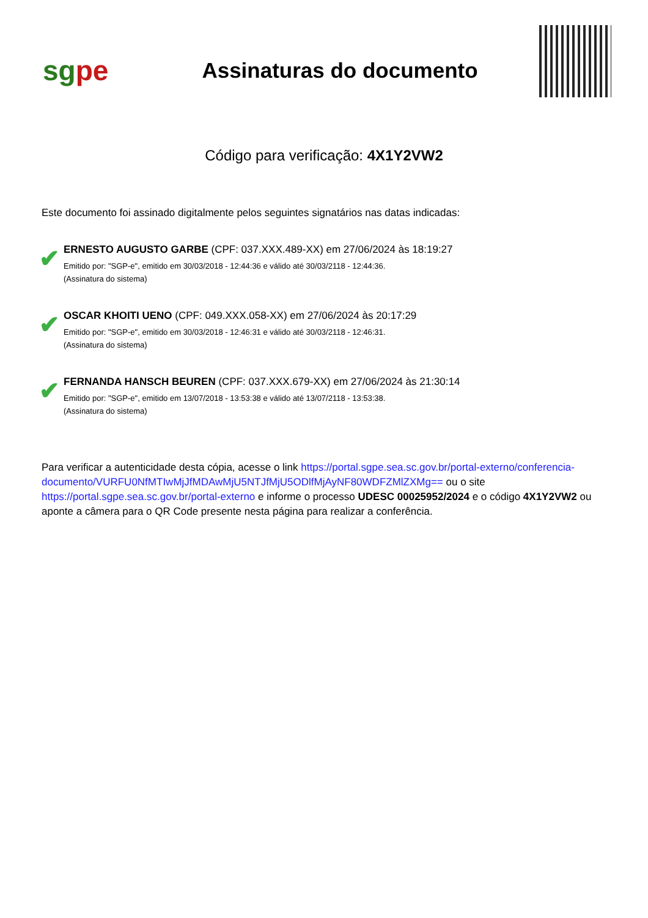sgpe
Assinaturas do documento
Código para verificação: 4X1Y2VW2
Este documento foi assinado digitalmente pelos seguintes signatários nas datas indicadas:
✔
ERNESTO AUGUSTO GARBE (CPF: 037.XXX.489-XX) em 27/06/2024 às 18:19:27
Emitido por: "SGP-e", emitido em 30/03/2018 - 12:44:36 e válido até 30/03/2118 - 12:44:36.
(Assinatura do sistema)
✔
OSCAR KHOITI UENO (CPF: 049.XXX.058-XX) em 27/06/2024 às 20:17:29
Emitido por: "SGP-e", emitido em 30/03/2018 - 12:46:31 e válido até 30/03/2118 - 12:46:31.
(Assinatura do sistema)
✔
FERNANDA HANSCH BEUREN (CPF: 037.XXX.679-XX) em 27/06/2024 às 21:30:14
Emitido por: "SGP-e", emitido em 13/07/2018 - 13:53:38 e válido até 13/07/2118 - 13:53:38.
(Assinatura do sistema)
Para verificar a autenticidade desta cópia, acesse o link https://portal.sgpe.sea.sc.gov.br/portal-externo/conferencia-documento/VURFU0NfMTIwMjJfMDAwMjU5NTJfMjU5ODlfMjAyNF80WDFZMlZXMg== ou o site https://portal.sgpe.sea.sc.gov.br/portal-externo e informe o processo UDESC 00025952/2024 e o código 4X1Y2VW2 ou aponte a câmera para o QR Code presente nesta página para realizar a conferência.